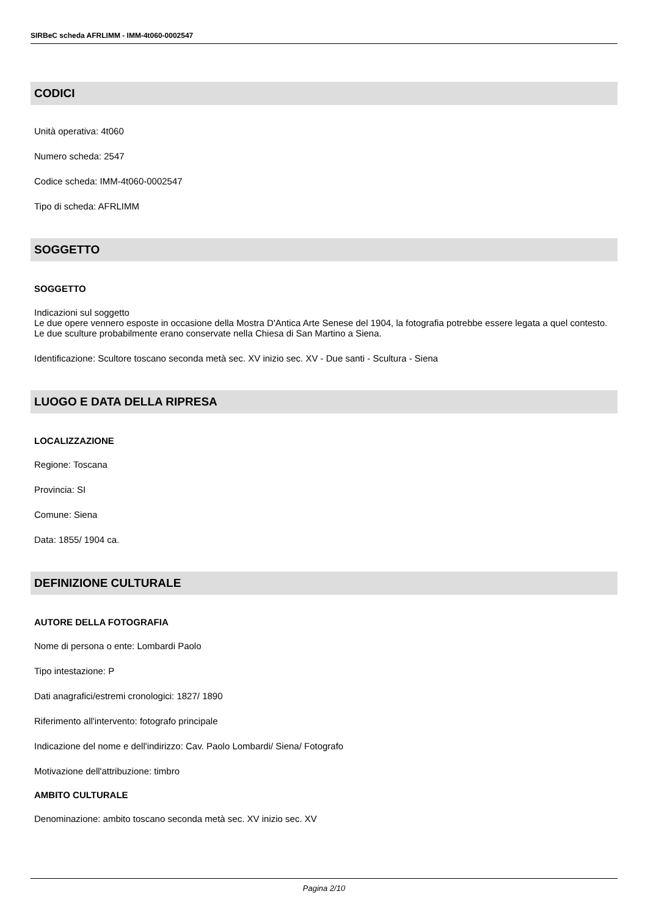SIRBeC scheda AFRLIMM - IMM-4t060-0002547
CODICI
Unità operativa: 4t060
Numero scheda: 2547
Codice scheda: IMM-4t060-0002547
Tipo di scheda: AFRLIMM
SOGGETTO
SOGGETTO
Indicazioni sul soggetto
Le due opere vennero esposte in occasione della Mostra D'Antica Arte Senese del 1904, la fotografia potrebbe essere legata a quel contesto. Le due sculture probabilmente erano conservate nella Chiesa di San Martino a Siena.
Identificazione: Scultore toscano seconda metà sec. XV inizio sec. XV - Due santi - Scultura - Siena
LUOGO E DATA DELLA RIPRESA
LOCALIZZAZIONE
Regione: Toscana
Provincia: SI
Comune: Siena
Data: 1855/ 1904 ca.
DEFINIZIONE CULTURALE
AUTORE DELLA FOTOGRAFIA
Nome di persona o ente: Lombardi Paolo
Tipo intestazione: P
Dati anagrafici/estremi cronologici: 1827/ 1890
Riferimento all'intervento: fotografo principale
Indicazione del nome e dell'indirizzo: Cav. Paolo Lombardi/ Siena/ Fotografo
Motivazione dell'attribuzione: timbro
AMBITO CULTURALE
Denominazione: ambito toscano seconda metà sec. XV inizio sec. XV
Pagina 2/10